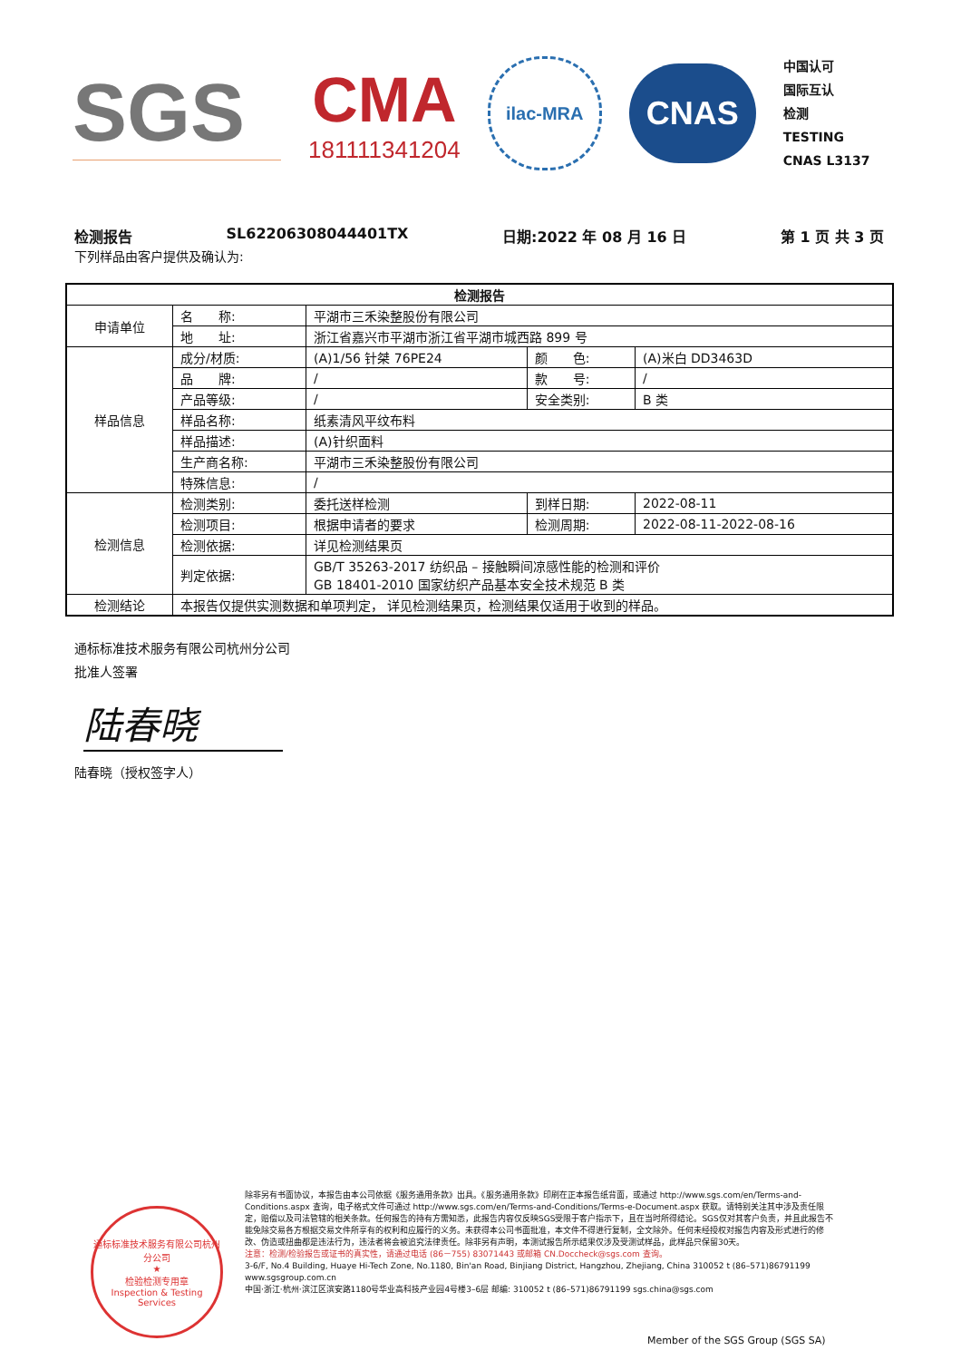SGS
CMA
181111341204
ilac-MRA
CNAS
中国认可
国际互认
检测
TESTING
CNAS L3137
检测报告 SL62206308044401TX 日期:2022 年 08 月 16 日 第 1 页 共 3 页
下列样品由客户提供及确认为:
| 检测报告 | | | | |
| --- | --- | --- | --- | --- |
| 申请单位 | 名 称: | 平湖市三禾染整股份有限公司 | | |
| | 地 址: | 浙江省嘉兴市平湖市浙江省平湖市城西路 899 号 | | |
| 样品信息 | 成分/材质: | (A)1/56 针桀 76PE24 | 颜 色: | (A)米白 DD3463D |
| | 品 牌: | / | 款 号: | / |
| | 产品等级: | / | 安全类别: | B 类 |
| | 样品名称: | 纸素清风平纹布料 | | |
| | 样品描述: | (A)针织面料 | | |
| | 生产商名称: | 平湖市三禾染整股份有限公司 | | |
| | 特殊信息: | / | | |
| 检测信息 | 检测类别: | 委托送样检测 | 到样日期: | 2022-08-11 |
| | 检测项目: | 根据申请者的要求 | 检测周期: | 2022-08-11-2022-08-16 |
| | 检测依据: | 详见检测结果页 | | |
| | 判定依据: | GB/T 35263-2017 纺织品 – 接触瞬间凉感性能的检测和评价 GB 18401-2010 国家纺织产品基本安全技术规范 B 类 | | |
| 检测结论 | 本报告仅提供实测数据和单项判定， 详见检测结果页，检测结果仅适用于收到的样品。 | | | |
通标标准技术服务有限公司杭州分公司
批准人签署
陆春晓
陆春晓（授权签字人）
通标标准技术服务有限公司杭州分公司
★
检验检测专用章
Inspection & Testing Services
除非另有书面协议，本报告由本公司依据《服务通用条款》出具。《服务通用条款》印刷在正本报告纸背面，或通过 http://www.sgs.com/en/Terms-and-Conditions.aspx 查询，电子格式文件可通过 http://www.sgs.com/en/Terms-and-Conditions/Terms-e-Document.aspx 获取。请特别关注其中涉及责任限定，赔偿以及司法管辖的相关条款。任何报告的持有方需知悉，此报告内容仅反映SGS受限于客户指示下，且在当时所得结论。SGS仅对其客户负责，并且此报告不能免除交易各方根据交易文件所享有的权利和应履行的义务。未获得本公司书面批准，本文件不得进行复制，全文除外。任何未经授权对报告内容及形式进行的修改、伪造或扭曲都是违法行为，违法者将会被追究法律责任。除非另有声明，本测试报告所示结果仅涉及受测试样品，此样品只保留30天。
注意：检测/检验报告或证书的真实性，请通过电话 (86－755) 83071443 或邮箱 CN.Doccheck@sgs.com 查询。
3-6/F, No.4 Building, Huaye Hi-Tech Zone, No.1180, Bin'an Road, Binjiang District, Hangzhou, Zhejiang, China 310052 t (86–571)86791199 www.sgsgroup.com.cn
中国·浙江·杭州·滨江区滨安路1180号华业高科技产业园4号楼3–6层 邮编: 310052 t (86–571)86791199 sgs.china@sgs.com
Member of the SGS Group (SGS SA)